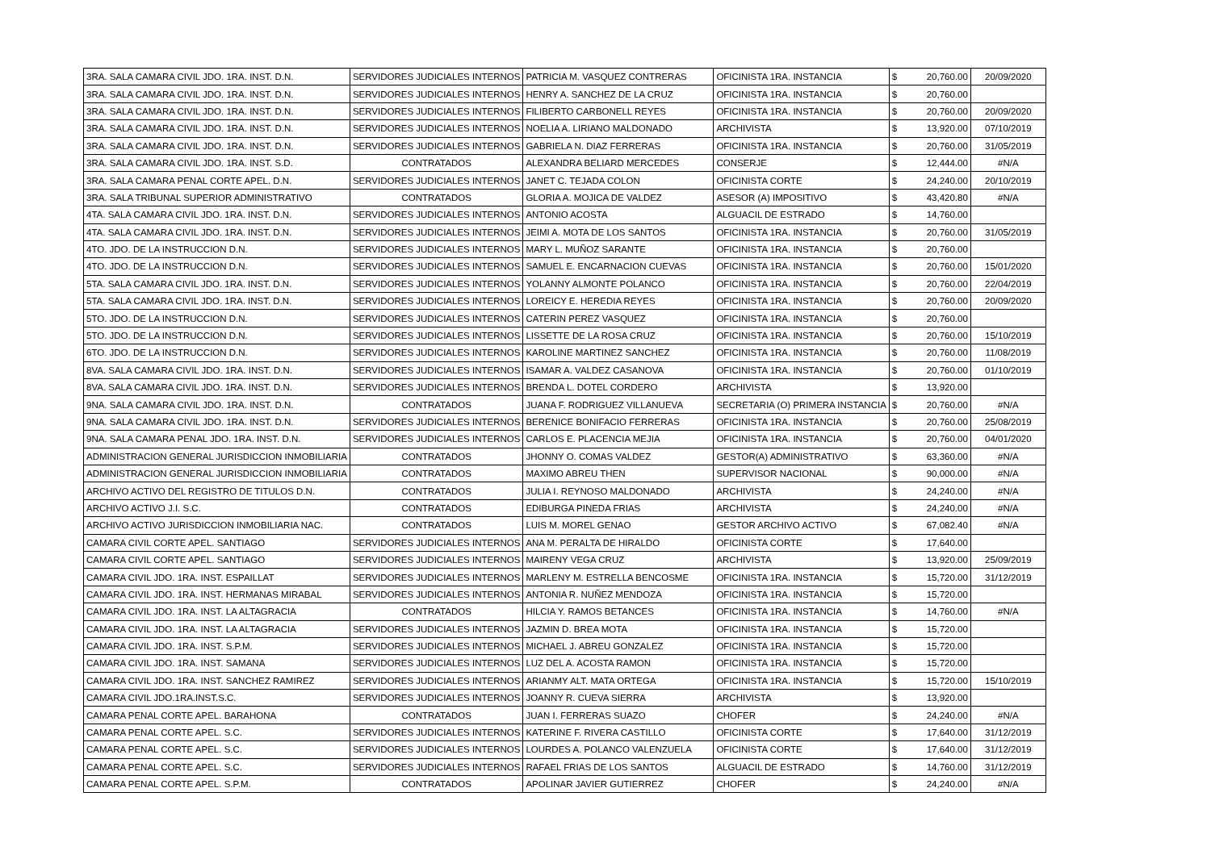| 3RA. SALA CAMARA CIVIL JDO. 1RA. INST. D.N. | SERVIDORES JUDICIALES INTERNOS | PATRICIA M. VASQUEZ CONTRERAS | OFICINISTA 1RA. INSTANCIA | $ | 20,760.00 | 20/09/2020 |
| 3RA. SALA CAMARA CIVIL JDO. 1RA. INST. D.N. | SERVIDORES JUDICIALES INTERNOS | HENRY A. SANCHEZ DE LA CRUZ | OFICINISTA 1RA. INSTANCIA | $ | 20,760.00 | |
| 3RA. SALA CAMARA CIVIL JDO. 1RA. INST. D.N. | SERVIDORES JUDICIALES INTERNOS | FILIBERTO CARBONELL REYES | OFICINISTA 1RA. INSTANCIA | $ | 20,760.00 | 20/09/2020 |
| 3RA. SALA CAMARA CIVIL JDO. 1RA. INST. D.N. | SERVIDORES JUDICIALES INTERNOS | NOELIA A. LIRIANO MALDONADO | ARCHIVISTA | $ | 13,920.00 | 07/10/2019 |
| 3RA. SALA CAMARA CIVIL JDO. 1RA. INST. D.N. | SERVIDORES JUDICIALES INTERNOS | GABRIELA N. DIAZ FERRERAS | OFICINISTA 1RA. INSTANCIA | $ | 20,760.00 | 31/05/2019 |
| 3RA. SALA CAMARA CIVIL JDO. 1RA. INST. S.D. | CONTRATADOS | ALEXANDRA BELIARD MERCEDES | CONSERJE | $ | 12,444.00 | #N/A |
| 3RA. SALA CAMARA PENAL CORTE APEL. D.N. | SERVIDORES JUDICIALES INTERNOS | JANET C. TEJADA COLON | OFICINISTA CORTE | $ | 24,240.00 | 20/10/2019 |
| 3RA. SALA TRIBUNAL SUPERIOR ADMINISTRATIVO | CONTRATADOS | GLORIA A. MOJICA DE VALDEZ | ASESOR (A) IMPOSITIVO | $ | 43,420.80 | #N/A |
| 4TA. SALA CAMARA CIVIL JDO. 1RA. INST. D.N. | SERVIDORES JUDICIALES INTERNOS | ANTONIO ACOSTA | ALGUACIL DE ESTRADO | $ | 14,760.00 | |
| 4TA. SALA CAMARA CIVIL JDO. 1RA. INST. D.N. | SERVIDORES JUDICIALES INTERNOS | JEIMI A. MOTA DE LOS SANTOS | OFICINISTA 1RA. INSTANCIA | $ | 20,760.00 | 31/05/2019 |
| 4TO. JDO. DE LA INSTRUCCION D.N. | SERVIDORES JUDICIALES INTERNOS | MARY L. MUÑOZ SARANTE | OFICINISTA 1RA. INSTANCIA | $ | 20,760.00 | |
| 4TO. JDO. DE LA INSTRUCCION D.N. | SERVIDORES JUDICIALES INTERNOS | SAMUEL E. ENCARNACION CUEVAS | OFICINISTA 1RA. INSTANCIA | $ | 20,760.00 | 15/01/2020 |
| 5TA. SALA CAMARA CIVIL JDO. 1RA. INST. D.N. | SERVIDORES JUDICIALES INTERNOS | YOLANNY ALMONTE POLANCO | OFICINISTA 1RA. INSTANCIA | $ | 20,760.00 | 22/04/2019 |
| 5TA. SALA CAMARA CIVIL JDO. 1RA. INST. D.N. | SERVIDORES JUDICIALES INTERNOS | LOREICY E. HEREDIA REYES | OFICINISTA 1RA. INSTANCIA | $ | 20,760.00 | 20/09/2020 |
| 5TO. JDO. DE LA INSTRUCCION D.N. | SERVIDORES JUDICIALES INTERNOS | CATERIN PEREZ VASQUEZ | OFICINISTA 1RA. INSTANCIA | $ | 20,760.00 | |
| 5TO. JDO. DE LA INSTRUCCION D.N. | SERVIDORES JUDICIALES INTERNOS | LISSETTE DE LA ROSA CRUZ | OFICINISTA 1RA. INSTANCIA | $ | 20,760.00 | 15/10/2019 |
| 6TO. JDO. DE LA INSTRUCCION D.N. | SERVIDORES JUDICIALES INTERNOS | KAROLINE MARTINEZ SANCHEZ | OFICINISTA 1RA. INSTANCIA | $ | 20,760.00 | 11/08/2019 |
| 8VA. SALA CAMARA CIVIL JDO. 1RA. INST. D.N. | SERVIDORES JUDICIALES INTERNOS | ISAMAR A. VALDEZ CASANOVA | OFICINISTA 1RA. INSTANCIA | $ | 20,760.00 | 01/10/2019 |
| 8VA. SALA CAMARA CIVIL JDO. 1RA. INST. D.N. | SERVIDORES JUDICIALES INTERNOS | BRENDA L. DOTEL CORDERO | ARCHIVISTA | $ | 13,920.00 | |
| 9NA. SALA CAMARA CIVIL JDO. 1RA. INST. D.N. | CONTRATADOS | JUANA F. RODRIGUEZ VILLANUEVA | SECRETARIA (O) PRIMERA INSTANCIA | $ | 20,760.00 | #N/A |
| 9NA. SALA CAMARA CIVIL JDO. 1RA. INST. D.N. | SERVIDORES JUDICIALES INTERNOS | BERENICE BONIFACIO FERRERAS | OFICINISTA 1RA. INSTANCIA | $ | 20,760.00 | 25/08/2019 |
| 9NA. SALA CAMARA PENAL JDO. 1RA. INST. D.N. | SERVIDORES JUDICIALES INTERNOS | CARLOS E. PLACENCIA MEJIA | OFICINISTA 1RA. INSTANCIA | $ | 20,760.00 | 04/01/2020 |
| ADMINISTRACION GENERAL JURISDICCION INMOBILIARIA | CONTRATADOS | JHONNY O. COMAS VALDEZ | GESTOR(A) ADMINISTRATIVO | $ | 63,360.00 | #N/A |
| ADMINISTRACION GENERAL JURISDICCION INMOBILIARIA | CONTRATADOS | MAXIMO ABREU THEN | SUPERVISOR NACIONAL | $ | 90,000.00 | #N/A |
| ARCHIVO ACTIVO DEL REGISTRO DE TITULOS D.N. | CONTRATADOS | JULIA I. REYNOSO MALDONADO | ARCHIVISTA | $ | 24,240.00 | #N/A |
| ARCHIVO ACTIVO J.I. S.C. | CONTRATADOS | EDIBURGA PINEDA FRIAS | ARCHIVISTA | $ | 24,240.00 | #N/A |
| ARCHIVO ACTIVO JURISDICCION INMOBILIARIA NAC. | CONTRATADOS | LUIS M. MOREL GENAO | GESTOR ARCHIVO ACTIVO | $ | 67,082.40 | #N/A |
| CAMARA CIVIL CORTE APEL. SANTIAGO | SERVIDORES JUDICIALES INTERNOS | ANA M. PERALTA DE HIRALDO | OFICINISTA CORTE | $ | 17,640.00 | |
| CAMARA CIVIL CORTE APEL. SANTIAGO | SERVIDORES JUDICIALES INTERNOS | MAIRENY VEGA CRUZ | ARCHIVISTA | $ | 13,920.00 | 25/09/2019 |
| CAMARA CIVIL JDO. 1RA. INST. ESPAILLAT | SERVIDORES JUDICIALES INTERNOS | MARLENY M. ESTRELLA BENCOSME | OFICINISTA 1RA. INSTANCIA | $ | 15,720.00 | 31/12/2019 |
| CAMARA CIVIL JDO. 1RA. INST. HERMANAS MIRABAL | SERVIDORES JUDICIALES INTERNOS | ANTONIA R. NUÑEZ MENDOZA | OFICINISTA 1RA. INSTANCIA | $ | 15,720.00 | |
| CAMARA CIVIL JDO. 1RA. INST. LA ALTAGRACIA | CONTRATADOS | HILCIA Y. RAMOS BETANCES | OFICINISTA 1RA. INSTANCIA | $ | 14,760.00 | #N/A |
| CAMARA CIVIL JDO. 1RA. INST. LA ALTAGRACIA | SERVIDORES JUDICIALES INTERNOS | JAZMIN D. BREA MOTA | OFICINISTA 1RA. INSTANCIA | $ | 15,720.00 | |
| CAMARA CIVIL JDO. 1RA. INST. S.P.M. | SERVIDORES JUDICIALES INTERNOS | MICHAEL J. ABREU GONZALEZ | OFICINISTA 1RA. INSTANCIA | $ | 15,720.00 | |
| CAMARA CIVIL JDO. 1RA. INST. SAMANA | SERVIDORES JUDICIALES INTERNOS | LUZ DEL A. ACOSTA RAMON | OFICINISTA 1RA. INSTANCIA | $ | 15,720.00 | |
| CAMARA CIVIL JDO. 1RA. INST. SANCHEZ RAMIREZ | SERVIDORES JUDICIALES INTERNOS | ARIANMY ALT. MATA ORTEGA | OFICINISTA 1RA. INSTANCIA | $ | 15,720.00 | 15/10/2019 |
| CAMARA CIVIL JDO.1RA.INST.S.C. | SERVIDORES JUDICIALES INTERNOS | JOANNY R. CUEVA SIERRA | ARCHIVISTA | $ | 13,920.00 | |
| CAMARA PENAL CORTE APEL. BARAHONA | CONTRATADOS | JUAN I. FERRERAS SUAZO | CHOFER | $ | 24,240.00 | #N/A |
| CAMARA PENAL CORTE APEL. S.C. | SERVIDORES JUDICIALES INTERNOS | KATERINE F. RIVERA CASTILLO | OFICINISTA CORTE | $ | 17,640.00 | 31/12/2019 |
| CAMARA PENAL CORTE APEL. S.C. | SERVIDORES JUDICIALES INTERNOS | LOURDES A. POLANCO VALENZUELA | OFICINISTA CORTE | $ | 17,640.00 | 31/12/2019 |
| CAMARA PENAL CORTE APEL. S.C. | SERVIDORES JUDICIALES INTERNOS | RAFAEL FRIAS DE LOS SANTOS | ALGUACIL DE ESTRADO | $ | 14,760.00 | 31/12/2019 |
| CAMARA PENAL CORTE APEL. S.P.M. | CONTRATADOS | APOLINAR JAVIER GUTIERREZ | CHOFER | $ | 24,240.00 | #N/A |